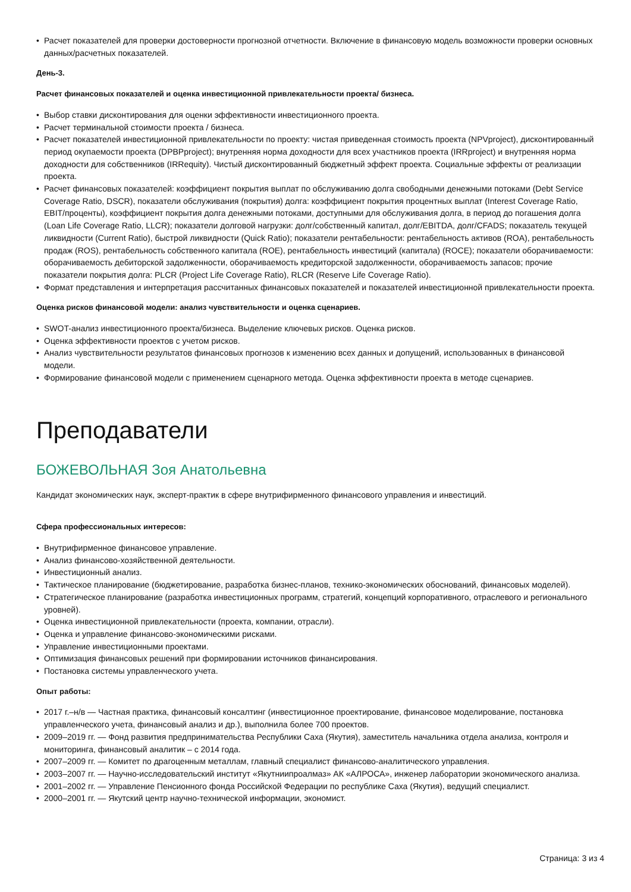• Расчет показателей для проверки достоверности прогнозной отчетности. Включение в финансовую модель возможности проверки основных данных/расчетных показателей.
День-3.
Расчет финансовых показателей и оценка инвестиционной привлекательности проекта/ бизнеса.
• Выбор ставки дисконтирования для оценки эффективности инвестиционного проекта.
• Расчет терминальной стоимости проекта / бизнеса.
• Расчет показателей инвестиционной привлекательности по проекту: чистая приведенная стоимость проекта (NPVproject), дисконтированный период окупаемости проекта (DPBPproject); внутренняя норма доходности для всех участников проекта (IRRproject) и внутренняя норма доходности для собственников (IRRequity). Чистый дисконтированный бюджетный эффект проекта. Социальные эффекты от реализации проекта.
• Расчет финансовых показателей: коэффициент покрытия выплат по обслуживанию долга свободными денежными потоками (Debt Service Coverage Ratio, DSCR), показатели обслуживания (покрытия) долга: коэффициент покрытия процентных выплат (Interest Coverage Ratio, EBIT/проценты), коэффициент покрытия долга денежными потоками, доступными для обслуживания долга, в период до погашения долга (Loan Life Coverage Ratio, LLCR); показатели долговой нагрузки: долг/собственный капитал, долг/EBITDA, долг/CFADS; показатель текущей ликвидности (Current Ratio), быстрой ликвидности (Quick Ratio); показатели рентабельности: рентабельность активов (ROA), рентабельность продаж (ROS), рентабельность собственного капитала (ROE), рентабельность инвестиций (капитала) (ROCE); показатели оборачиваемости: оборачиваемость дебиторской задолженности, оборачиваемость кредиторской задолженности, оборачиваемость запасов; прочие показатели покрытия долга: PLCR (Project Life Coverage Ratio), RLCR (Reserve Life Coverage Ratio).
• Формат представления и интерпретация рассчитанных финансовых показателей и показателей инвестиционной привлекательности проекта.
Оценка рисков финансовой модели: анализ чувствительности и оценка сценариев.
• SWOT-анализ инвестиционного проекта/бизнеса. Выделение ключевых рисков. Оценка рисков.
• Оценка эффективности проектов с учетом рисков.
• Анализ чувствительности результатов финансовых прогнозов к изменению всех данных и допущений, использованных в финансовой модели.
• Формирование финансовой модели с применением сценарного метода. Оценка эффективности проекта в методе сценариев.
Преподаватели
БОЖЕВОЛЬНАЯ Зоя Анатольевна
Кандидат экономических наук, эксперт-практик в сфере внутрифирменного финансового управления и инвестиций.
Сфера профессиональных интересов:
• Внутрифирменное финансовое управление.
• Анализ финансово-хозяйственной деятельности.
• Инвестиционный анализ.
• Тактическое планирование (бюджетирование, разработка бизнес-планов, технико-экономических обоснований, финансовых моделей).
• Стратегическое планирование (разработка инвестиционных программ, стратегий, концепций корпоративного, отраслевого и регионального уровней).
• Оценка инвестиционной привлекательности (проекта, компании, отрасли).
• Оценка и управление финансово-экономическими рисками.
• Управление инвестиционными проектами.
• Оптимизация финансовых решений при формировании источников финансирования.
• Постановка системы управленческого учета.
Опыт работы:
• 2017 г.–н/в — Частная практика, финансовый консалтинг (инвестиционное проектирование, финансовое моделирование, постановка управленческого учета, финансовый анализ и др.), выполнила более 700 проектов.
• 2009–2019 гг. — Фонд развития предпринимательства Республики Саха (Якутия), заместитель начальника отдела анализа, контроля и мониторинга, финансовый аналитик – с 2014 года.
• 2007–2009 гг. — Комитет по драгоценным металлам, главный специалист финансово-аналитического управления.
• 2003–2007 гг. — Научно-исследовательский институт «Якутниипроалмаз» АК «АЛРОСА», инженер лаборатории экономического анализа.
• 2001–2002 гг. — Управление Пенсионного фонда Российской Федерации по республике Саха (Якутия), ведущий специалист.
• 2000–2001 гг. — Якутский центр научно-технической информации, экономист.
Страница: 3 из 4